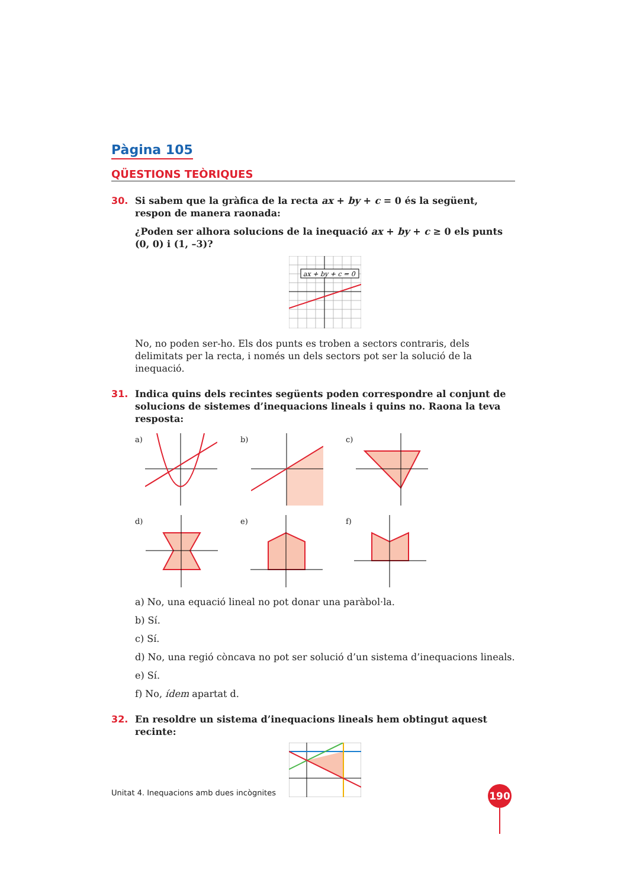Pàgina 105
QÜESTIONS TEÒRIQUES
30. Si sabem que la gràfica de la recta ax + by + c = 0 és la següent, respon de manera raonada:
¿Poden ser alhora solucions de la inequació ax + by + c ≥ 0 els punts (0, 0) i (1, –3)?
ax + by + c = 0
No, no poden ser-ho. Els dos punts es troben a sectors contraris, dels delimitats per la recta, i només un dels sectors pot ser la solució de la inequació.
31. Indica quins dels recintes següents poden correspondre al conjunt de solucions de sistemes d’inequacions lineals i quins no. Raona la teva resposta:
a)
b)
c)
d)
e)
f)
a) No, una equació lineal no pot donar una paràbol·la.
b) Sí.
c) Sí.
d) No, una regió còncava no pot ser solució d’un sistema d’inequacions lineals.
e) Sí.
f) No, ídem apartat d.
32. En resoldre un sistema d’inequacions lineals hem obtingut aquest recinte:
Unitat 4. Inequacions amb dues incògnites
190